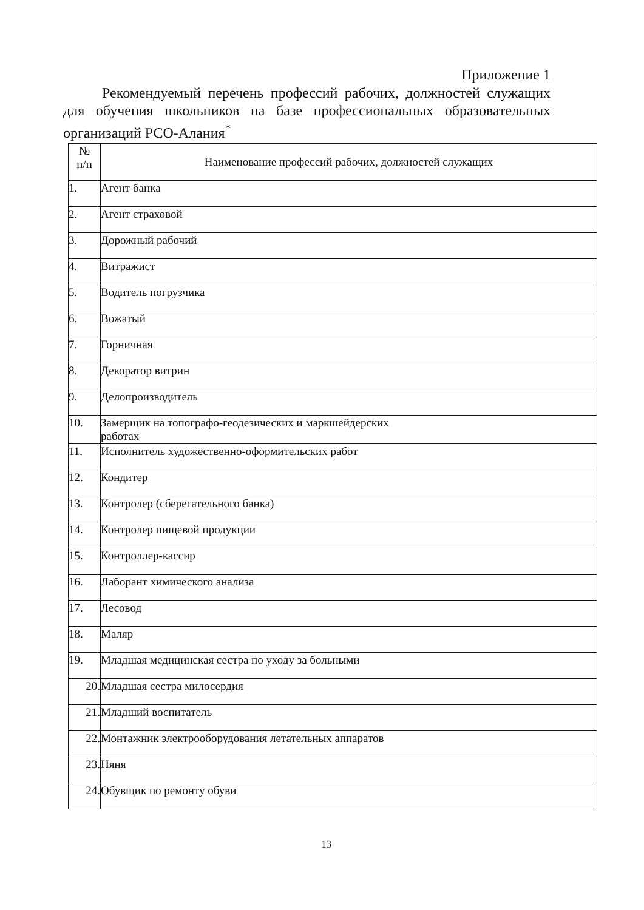Приложение 1
Рекомендуемый перечень профессий рабочих, должностей служащих для обучения школьников на базе профессиональных образовательных организаций РСО-Алания<sup>*</sup>
| № п/п | Наименование профессий рабочих, должностей служащих |
| --- | --- |
| 1. | Агент банка |
| 2. | Агент страховой |
| 3. | Дорожный рабочий |
| 4. | Витражист |
| 5. | Водитель погрузчика |
| 6. | Вожатый |
| 7. | Горничная |
| 8. | Декоратор витрин |
| 9. | Делопроизводитель |
| 10. | Замерщик на топографо-геодезических и маркшейдерских работах |
| 11. | Исполнитель художественно-оформительских работ |
| 12. | Кондитер |
| 13. | Контролер (сберегательного банка) |
| 14. | Контролер пищевой продукции |
| 15. | Контроллер-кассир |
| 16. | Лаборант химического анализа |
| 17. | Лесовод |
| 18. | Маляр |
| 19. | Младшая медицинская сестра по уходу за больными |
| 20. | Младшая сестра милосердия |
| 21. | Младший воспитатель |
| 22. | Монтажник электрооборудования летательных аппаратов |
| 23. | Няня |
| 24. | Обувщик по ремонту обуви |
13